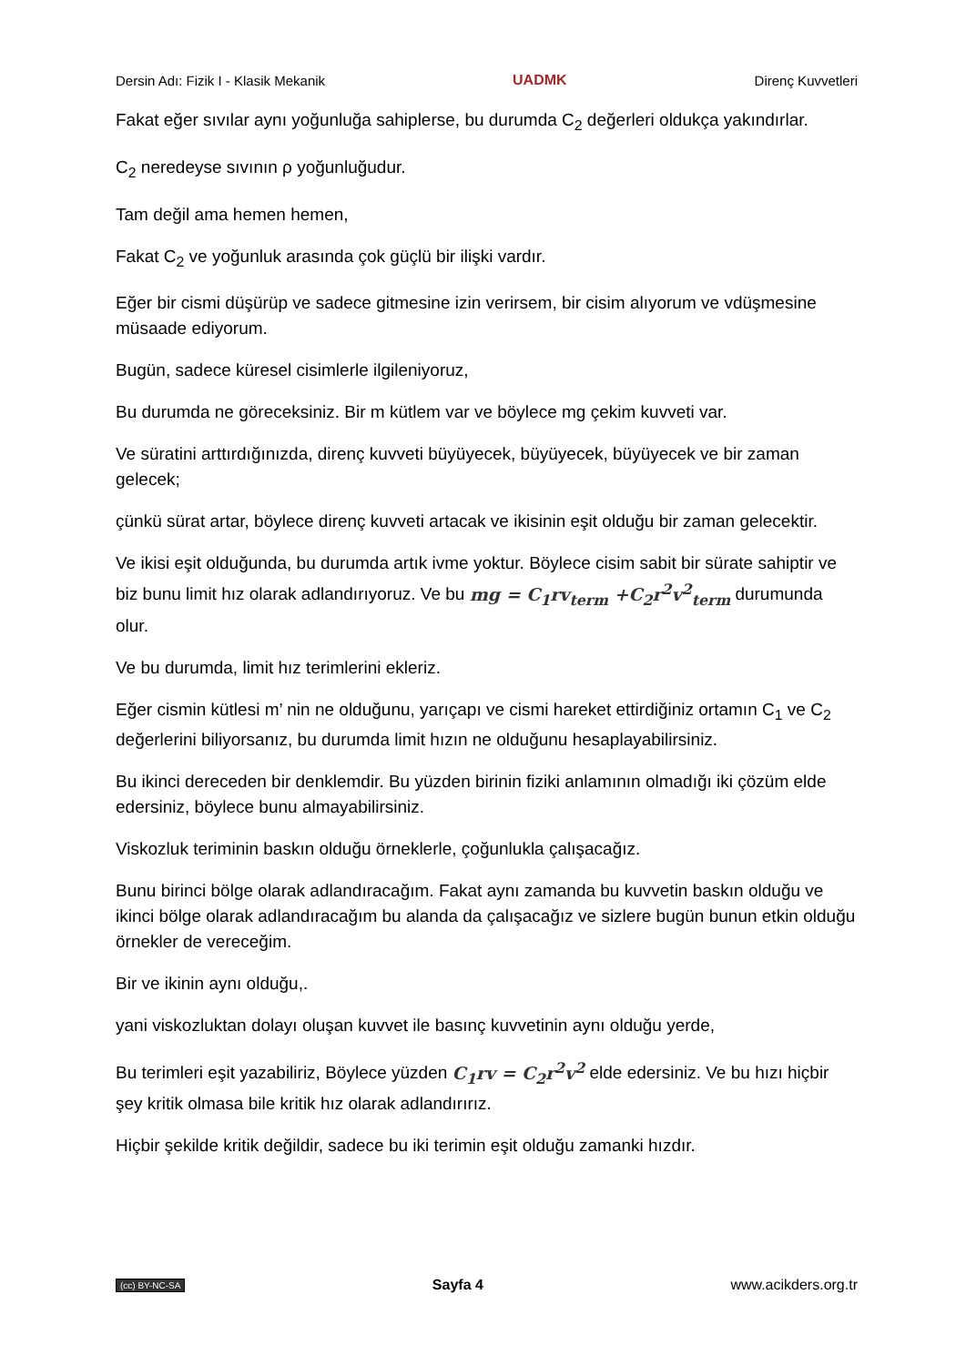Dersin Adı: Fizik I - Klasik Mekanik UADMK Direnç Kuvvetleri
Fakat eğer sıvılar aynı yoğunluğa sahiplerse, bu durumda C<sub>2</sub> değerleri oldukça yakındırlar.
C<sub>2</sub> neredeyse sıvının ρ yoğunluğudur.
Tam değil ama hemen hemen,
Fakat C<sub>2</sub> ve yoğunluk arasında çok güçlü bir ilişki vardır.
Eğer bir cismi düşürüp ve sadece gitmesine izin verirsem, bir cisim alıyorum ve vdüşmesine müsaade ediyorum.
Bugün, sadece küresel cisimlerle ilgileniyoruz,
Bu durumda ne göreceksiniz. Bir m kütlem var ve böylece mg çekim kuvveti var.
Ve süratini arttırdığınızda, direnç kuvveti büyüyecek, büyüyecek, büyüyecek ve bir zaman gelecek;
çünkü sürat artar, böylece direnç kuvveti artacak ve ikisinin eşit olduğu bir zaman gelecektir.
Ve ikisi eşit olduğunda, bu durumda artık ivme yoktur. Böylece cisim sabit bir sürate sahiptir ve biz bunu limit hız olarak adlandırıyoruz. Ve bu mg = C<sub>1</sub>rv<sub>term</sub> +C<sub>2</sub>r<sup>2</sup>v<sup>2</sup><sub>term</sub> durumunda olur.
Ve bu durumda, limit hız terimlerini ekleriz.
Eğer cismin kütlesi m’ nin ne olduğunu, yarıçapı ve cismi hareket ettirdiğiniz ortamın C<sub>1</sub> ve C<sub>2</sub> değerlerini biliyorsanız, bu durumda limit hızın ne olduğunu hesaplayabilirsiniz.
Bu ikinci dereceden bir denklemdir. Bu yüzden birinin fiziki anlamının olmadığı iki çözüm elde edersiniz, böylece bunu almayabilirsiniz.
Viskozluk teriminin baskın olduğu örneklerle, çoğunlukla çalışacağız.
Bunu birinci bölge olarak adlandıracağım. Fakat aynı zamanda bu kuvvetin baskın olduğu ve ikinci bölge olarak adlandıracağım bu alanda da çalışacağız ve sizlere bugün bunun etkin olduğu örnekler de vereceğim.
Bir ve ikinin aynı olduğu,.
yani viskozluktan dolayı oluşan kuvvet ile basınç kuvvetinin aynı olduğu yerde,
Bu terimleri eşit yazabiliriz, Böylece yüzden C<sub>1</sub>rv = C<sub>2</sub>r<sup>2</sup>v<sup>2</sup> elde edersiniz. Ve bu hızı hiçbir şey kritik olmasa bile kritik hız olarak adlandırırız.
Hiçbir şekilde kritik değildir, sadece bu iki terimin eşit olduğu zamanki hızdır.
(cc) BY-NC-SA Sayfa 4 www.acikders.org.tr